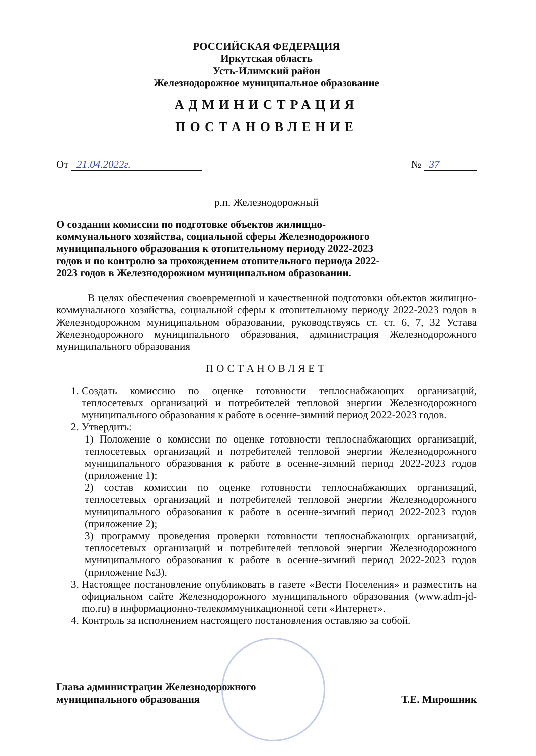РОССИЙСКАЯ ФЕДЕРАЦИЯ
Иркутская область
Усть-Илимский район
Железнодорожное муниципальное образование
АДМИНИСТРАЦИЯ
ПОСТАНОВЛЕНИЕ
От 21.04.2022г. № 37
р.п. Железнодорожный
О создании комиссии по подготовке объектов жилищно-коммунального хозяйства, социальной сферы Железнодорожного муниципального образования к отопительному периоду 2022-2023 годов и по контролю за прохождением отопительного периода 2022-2023 годов в Железнодорожном муниципальном образовании.
В целях обеспечения своевременной и качественной подготовки объектов жилищно-коммунального хозяйства, социальной сферы к отопительному периоду 2022-2023 годов в Железнодорожном муниципальном образовании, руководствуясь ст. ст. 6, 7, 32 Устава Железнодорожного муниципального образования, администрация Железнодорожного муниципального образования
ПОСТАНОВЛЯЕТ
1. Создать комиссию по оценке готовности теплоснабжающих организаций, теплосетевых организаций и потребителей тепловой энергии Железнодорожного муниципального образования к работе в осенне-зимний период 2022-2023 годов.
2. Утвердить:
1) Положение о комиссии по оценке готовности теплоснабжающих организаций, теплосетевых организаций и потребителей тепловой энергии Железнодорожного муниципального образования к работе в осенне-зимний период 2022-2023 годов (приложение 1);
2) состав комиссии по оценке готовности теплоснабжающих организаций, теплосетевых организаций и потребителей тепловой энергии Железнодорожного муниципального образования к работе в осенне-зимний период 2022-2023 годов (приложение 2);
3) программу проведения проверки готовности теплоснабжающих организаций, теплосетевых организаций и потребителей тепловой энергии Железнодорожного муниципального образования к работе в осенне-зимний период 2022-2023 годов (приложение №3).
3. Настоящее постановление опубликовать в газете «Вести Поселения» и разместить на официальном сайте Железнодорожного муниципального образования (www.adm-jd-mo.ru) в информационно-телекоммуникационной сети «Интернет».
4. Контроль за исполнением настоящего постановления оставляю за собой.
Глава администрации Железнодорожного
муниципального образования Т.Е. Мирошник